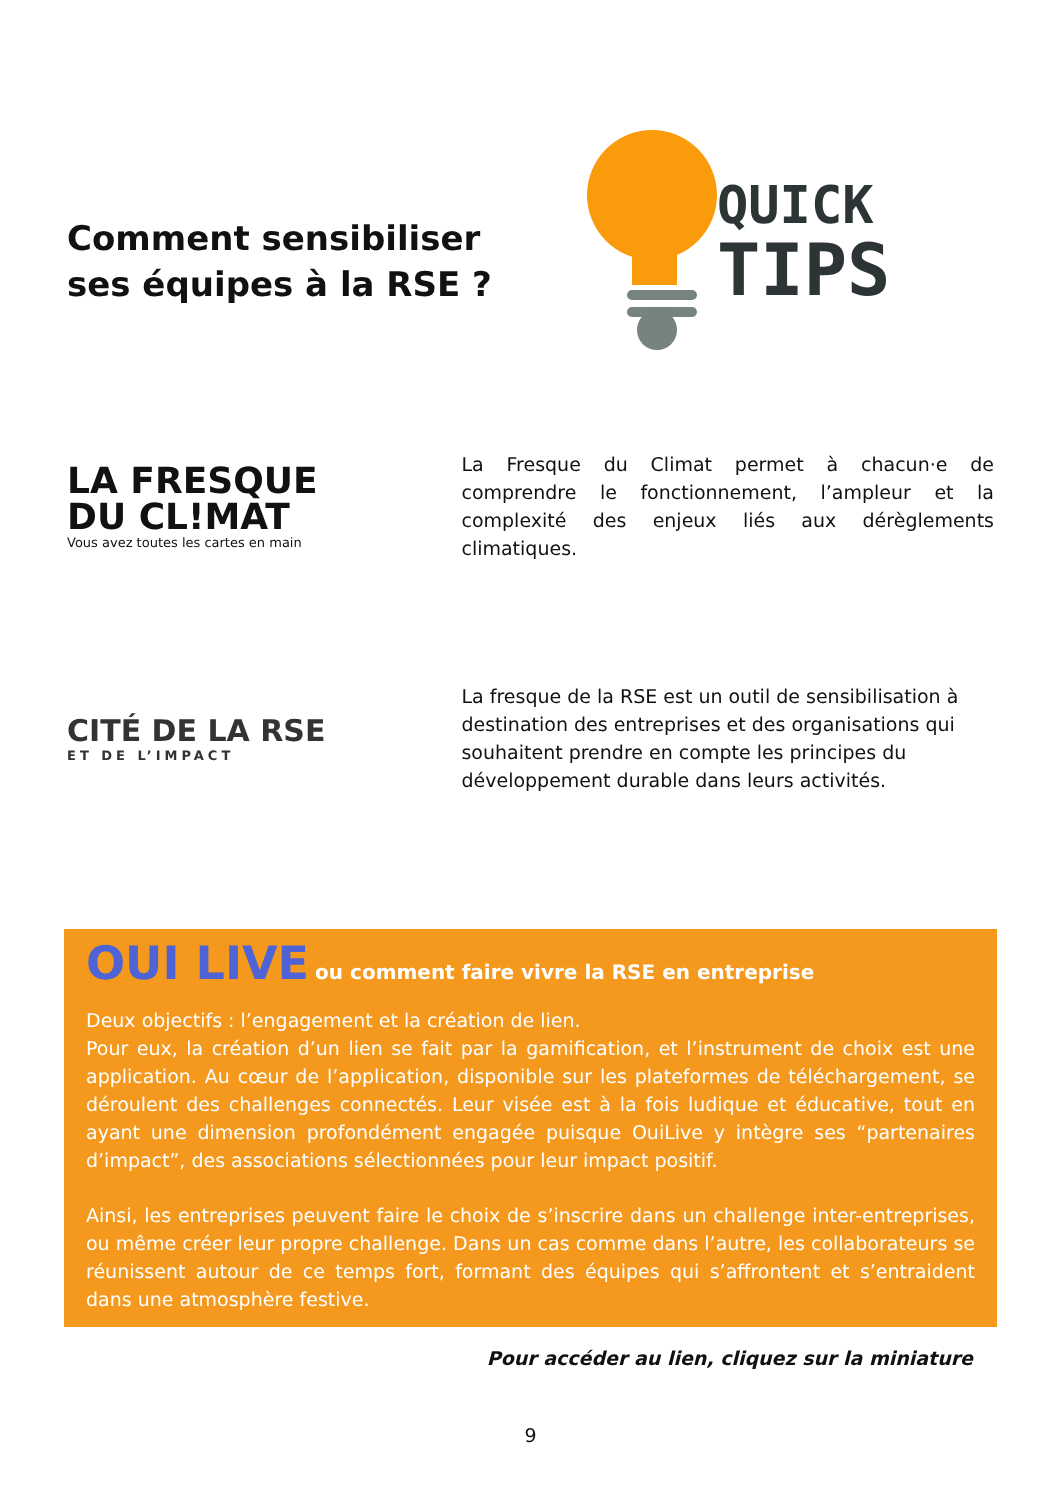Comment sensibiliser ses équipes à la RSE ?
QUICK
TIPS
LA FRESQUE
DU CL!MAT
Vous avez toutes les cartes en main
La Fresque du Climat permet à chacun·e de comprendre le fonctionnement, l’ampleur et la complexité des enjeux liés aux dérèglements climatiques.
CITÉ DE LA RSE
ET DE L’IMPACT
La fresque de la RSE est un outil de sensibilisation à destination des entreprises et des organisations qui souhaitent prendre en compte les principes du développement durable dans leurs activités.
OUI LIVE ou comment faire vivre la RSE en entreprise
Deux objectifs : l’engagement et la création de lien.
Pour eux, la création d’un lien se fait par la gamification, et l’instrument de choix est une application. Au cœur de l’application, disponible sur les plateformes de téléchargement, se déroulent des challenges connectés. Leur visée est à la fois ludique et éducative, tout en ayant une dimension profondément engagée puisque OuiLive y intègre ses “partenaires d’impact”, des associations sélectionnées pour leur impact positif.
Ainsi, les entreprises peuvent faire le choix de s’inscrire dans un challenge inter-entreprises, ou même créer leur propre challenge. Dans un cas comme dans l’autre, les collaborateurs se réunissent autour de ce temps fort, formant des équipes qui s’affrontent et s’entraident dans une atmosphère festive.
Pour accéder au lien, cliquez sur la miniature
9